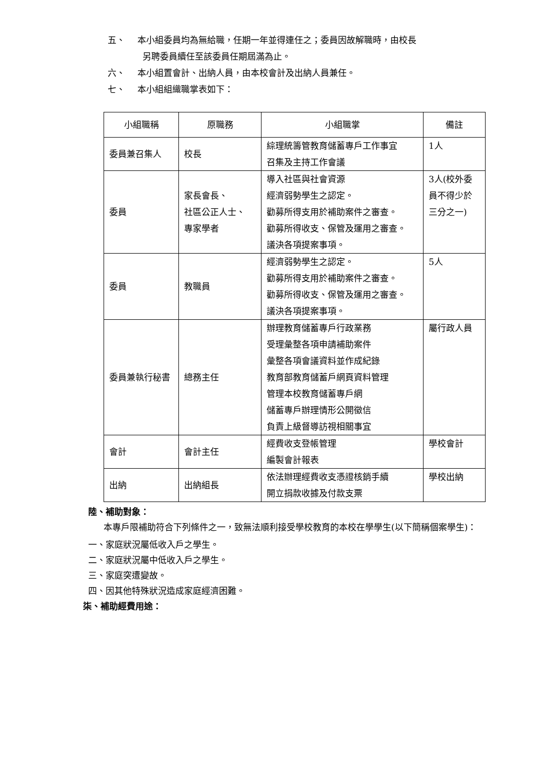五、 本小組委員均為無給職，任期一年並得連任之；委員因故解職時，由校長
另聘委員續任至該委員任期屆滿為止。
六、 本小組置會計、出納人員，由本校會計及出納人員兼任。
七、 本小組組織職掌表如下：
| 小組職稱 | 原職務 | 小組職掌 | 備註 |
| --- | --- | --- | --- |
| 委員兼召集人 | 校長 | 綜理統籌管教育儲蓄專戶工作事宜 召集及主持工作會議 | 1人 |
| 委員 | 家長會長、 社區公正人士、 專家學者 | 導入社區與社會資源 經濟弱勢學生之認定。 勸募所得支用於補助案件之審查。 勸募所得收支、保管及運用之審查。 議決各項提案事項。 | 3人(校外委員不得少於三分之一) |
| 委員 | 教職員 | 經濟弱勢學生之認定。 勸募所得支用於補助案件之審查。 勸募所得收支、保管及運用之審查。 議決各項提案事項。 | 5人 |
| 委員兼執行秘書 | 總務主任 | 辦理教育儲蓄專戶行政業務 受理彙整各項申請補助案件 彙整各項會議資料並作成紀錄 教育部教育儲蓄戶網頁資料管理 管理本校教育儲蓄專戶網 儲蓄專戶辦理情形公開徵信 負責上級督導訪視相關事宜 | 屬行政人員 |
| 會計 | 會計主任 | 經費收支登帳管理 編製會計報表 | 學校會計 |
| 出納 | 出納組長 | 依法辦理經費收支憑證核銷手續 開立捐款收據及付款支票 | 學校出納 |
陸、補助對象：
本專戶限補助符合下列條件之一，致無法順利接受學校教育的本校在學學生(以下簡稱個案學生)：
一、家庭狀況屬低收入戶之學生。
二、家庭狀況屬中低收入戶之學生。
三、家庭突遭變故。
四、因其他特殊狀況造成家庭經濟困難。
柒、補助經費用途：